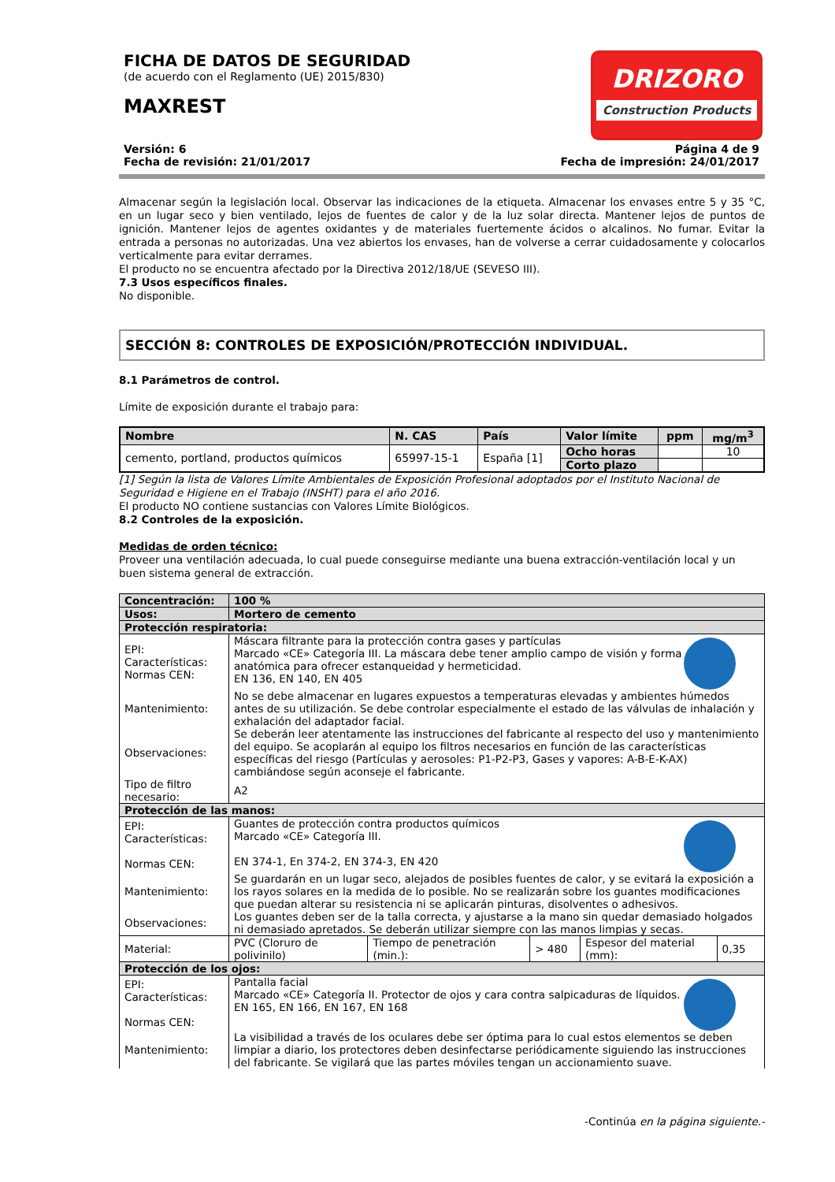FICHA DE DATOS DE SEGURIDAD
(de acuerdo con el Reglamento (UE) 2015/830)
MAXREST
DRIZORO
Construction Products
Versión: 6
Fecha de revisión: 21/01/2017
Página 4 de 9
Fecha de impresión: 24/01/2017
Almacenar según la legislación local. Observar las indicaciones de la etiqueta. Almacenar los envases entre 5 y 35 °C, en un lugar seco y bien ventilado, lejos de fuentes de calor y de la luz solar directa. Mantener lejos de puntos de ignición. Mantener lejos de agentes oxidantes y de materiales fuertemente ácidos o alcalinos. No fumar. Evitar la entrada a personas no autorizadas. Una vez abiertos los envases, han de volverse a cerrar cuidadosamente y colocarlos verticalmente para evitar derrames.
El producto no se encuentra afectado por la Directiva 2012/18/UE (SEVESO III).
7.3 Usos específicos finales.
No disponible.
SECCIÓN 8: CONTROLES DE EXPOSICIÓN/PROTECCIÓN INDIVIDUAL.
8.1 Parámetros de control.
Límite de exposición durante el trabajo para:
| Nombre | N. CAS | País | Valor límite | ppm | mg/m<sup>3</sup> |
| cemento, portland, productos químicos | 65997-15-1 | España [1] | Ocho horas | | 10 |
| | | | Corto plazo | | |
[1] Según la lista de Valores Límite Ambientales de Exposición Profesional adoptados por el Instituto Nacional de Seguridad e Higiene en el Trabajo (INSHT) para el año 2016.
El producto NO contiene sustancias con Valores Límite Biológicos.
8.2 Controles de la exposición.
Medidas de orden técnico:
Proveer una ventilación adecuada, lo cual puede conseguirse mediante una buena extracción-ventilación local y un buen sistema general de extracción.
| Concentración: | 100 % | | | | |
| Usos: | Mortero de cemento | | | | |
| Protección respiratoria: | | | | | |
| EPI: Características: Normas CEN: | Máscara filtrante para la protección contra gases y partículas Marcado «CE» Categoría III. La máscara debe tener amplio campo de visión y forma anatómica para ofrecer estanqueidad y hermeticidad. EN 136, EN 140, EN 405 | | | | |
| Mantenimiento: | No se debe almacenar en lugares expuestos a temperaturas elevadas y ambientes húmedos antes de su utilización. Se debe controlar especialmente el estado de las válvulas de inhalación y exhalación del adaptador facial. | | | | |
| Observaciones: | Se deberán leer atentamente las instrucciones del fabricante al respecto del uso y mantenimiento del equipo. Se acoplarán al equipo los filtros necesarios en función de las características específicas del riesgo (Partículas y aerosoles: P1-P2-P3, Gases y vapores: A-B-E-K-AX) cambiándose según aconseje el fabricante. | | | | |
| Tipo de filtro necesario: | A2 | | | | |
| Protección de las manos: | | | | | |
| EPI: Características: Normas CEN: | Guantes de protección contra productos químicos Marcado «CE» Categoría III. EN 374-1, En 374-2, EN 374-3, EN 420 | | | | |
| Mantenimiento: | Se guardarán en un lugar seco, alejados de posibles fuentes de calor, y se evitará la exposición a los rayos solares en la medida de lo posible. No se realizarán sobre los guantes modificaciones que puedan alterar su resistencia ni se aplicarán pinturas, disolventes o adhesivos. | | | | |
| Observaciones: | Los guantes deben ser de la talla correcta, y ajustarse a la mano sin quedar demasiado holgados ni demasiado apretados. Se deberán utilizar siempre con las manos limpias y secas. | | | | |
| Material: | PVC (Cloruro de polivinilo) | Tiempo de penetración (min.): | > 480 | Espesor del material (mm): | 0,35 |
| Protección de los ojos: | | | | | |
| EPI: Características: Normas CEN: | Pantalla facial Marcado «CE» Categoría II. Protector de ojos y cara contra salpicaduras de líquidos. EN 165, EN 166, EN 167, EN 168 | | | | |
| Mantenimiento: | La visibilidad a través de los oculares debe ser óptima para lo cual estos elementos se deben limpiar a diario, los protectores deben desinfectarse periódicamente siguiendo las instrucciones del fabricante. Se vigilará que las partes móviles tengan un accionamiento suave. | | | | |
-Continúa en la página siguiente.-